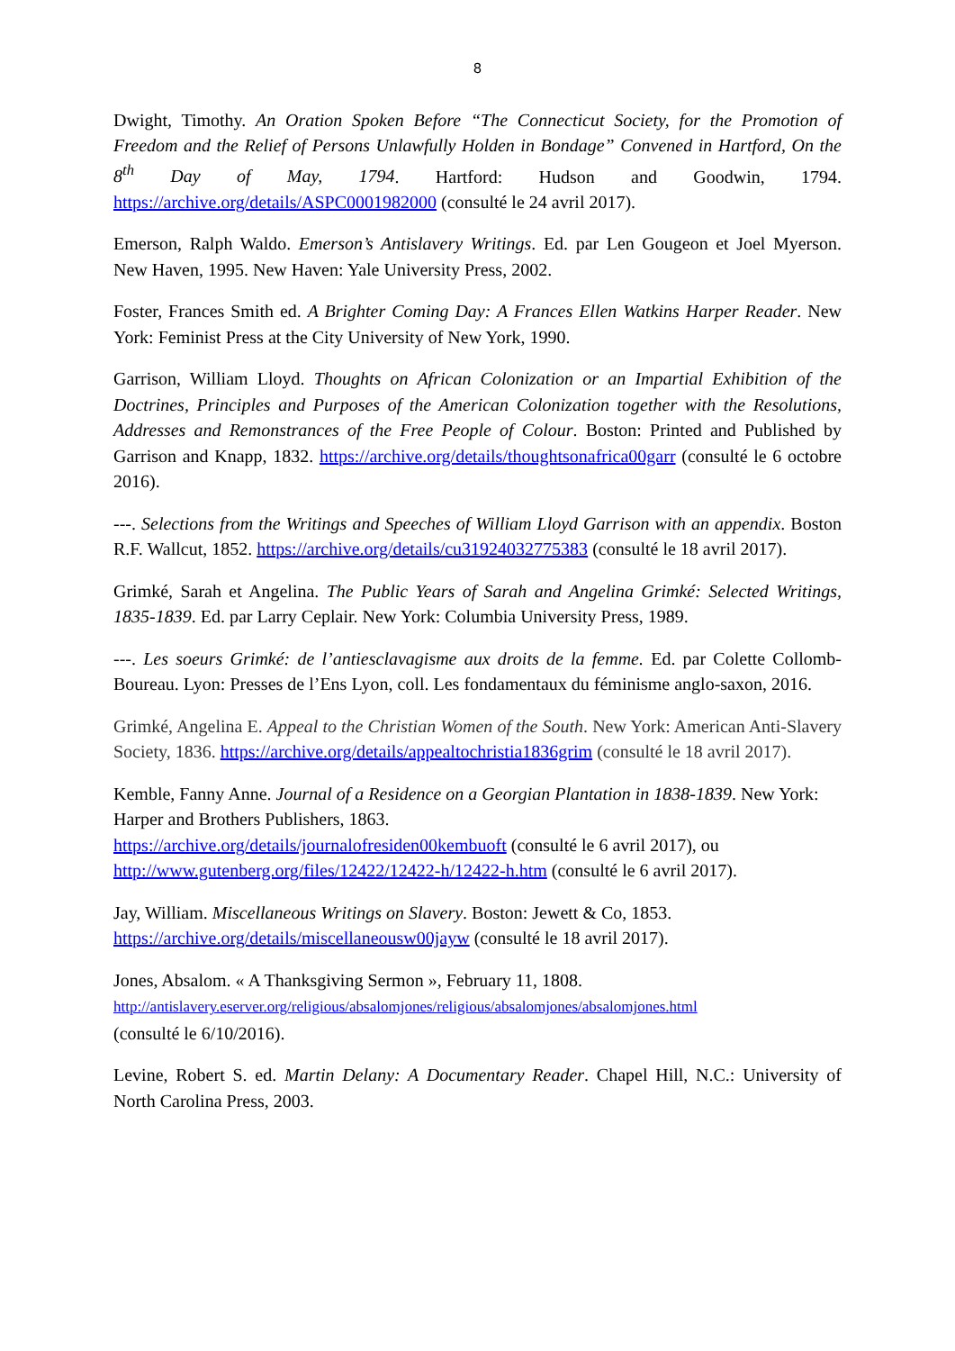8
Dwight, Timothy. An Oration Spoken Before “The Connecticut Society, for the Promotion of Freedom and the Relief of Persons Unlawfully Holden in Bondage” Convened in Hartford, On the 8<sup>th</sup> Day of May, 1794. Hartford: Hudson and Goodwin, 1794. https://archive.org/details/ASPC0001982000 (consulté le 24 avril 2017).
Emerson, Ralph Waldo. Emerson’s Antislavery Writings. Ed. par Len Gougeon et Joel Myerson. New Haven, 1995. New Haven: Yale University Press, 2002.
Foster, Frances Smith ed. A Brighter Coming Day: A Frances Ellen Watkins Harper Reader. New York: Feminist Press at the City University of New York, 1990.
Garrison, William Lloyd. Thoughts on African Colonization or an Impartial Exhibition of the Doctrines, Principles and Purposes of the American Colonization together with the Resolutions, Addresses and Remonstrances of the Free People of Colour. Boston: Printed and Published by Garrison and Knapp, 1832. https://archive.org/details/thoughtsonafrica00garr (consulté le 6 octobre 2016).
---. Selections from the Writings and Speeches of William Lloyd Garrison with an appendix. Boston R.F. Wallcut, 1852. https://archive.org/details/cu31924032775383 (consulté le 18 avril 2017).
Grimké, Sarah et Angelina. The Public Years of Sarah and Angelina Grimké: Selected Writings, 1835-1839. Ed. par Larry Ceplair. New York: Columbia University Press, 1989.
---. Les soeurs Grimké: de l’antiesclavagisme aux droits de la femme. Ed. par Colette Collomb-Boureau. Lyon: Presses de l’Ens Lyon, coll. Les fondamentaux du féminisme anglo-saxon, 2016.
Grimké, Angelina E. Appeal to the Christian Women of the South. New York: American Anti-Slavery Society, 1836. https://archive.org/details/appealtochristia1836grim (consulté le 18 avril 2017).
Kemble, Fanny Anne. Journal of a Residence on a Georgian Plantation in 1838-1839. New York: Harper and Brothers Publishers, 1863.
https://archive.org/details/journalofresiden00kembuoft (consulté le 6 avril 2017), ou
http://www.gutenberg.org/files/12422/12422-h/12422-h.htm (consulté le 6 avril 2017).
Jay, William. Miscellaneous Writings on Slavery. Boston: Jewett & Co, 1853.
https://archive.org/details/miscellaneousw00jayw (consulté le 18 avril 2017).
Jones, Absalom. « A Thanksgiving Sermon », February 11, 1808.
http://antislavery.eserver.org/religious/absalomjones/religious/absalomjones/absalomjones.html
(consulté le 6/10/2016).
Levine, Robert S. ed. Martin Delany: A Documentary Reader. Chapel Hill, N.C.: University of North Carolina Press, 2003.